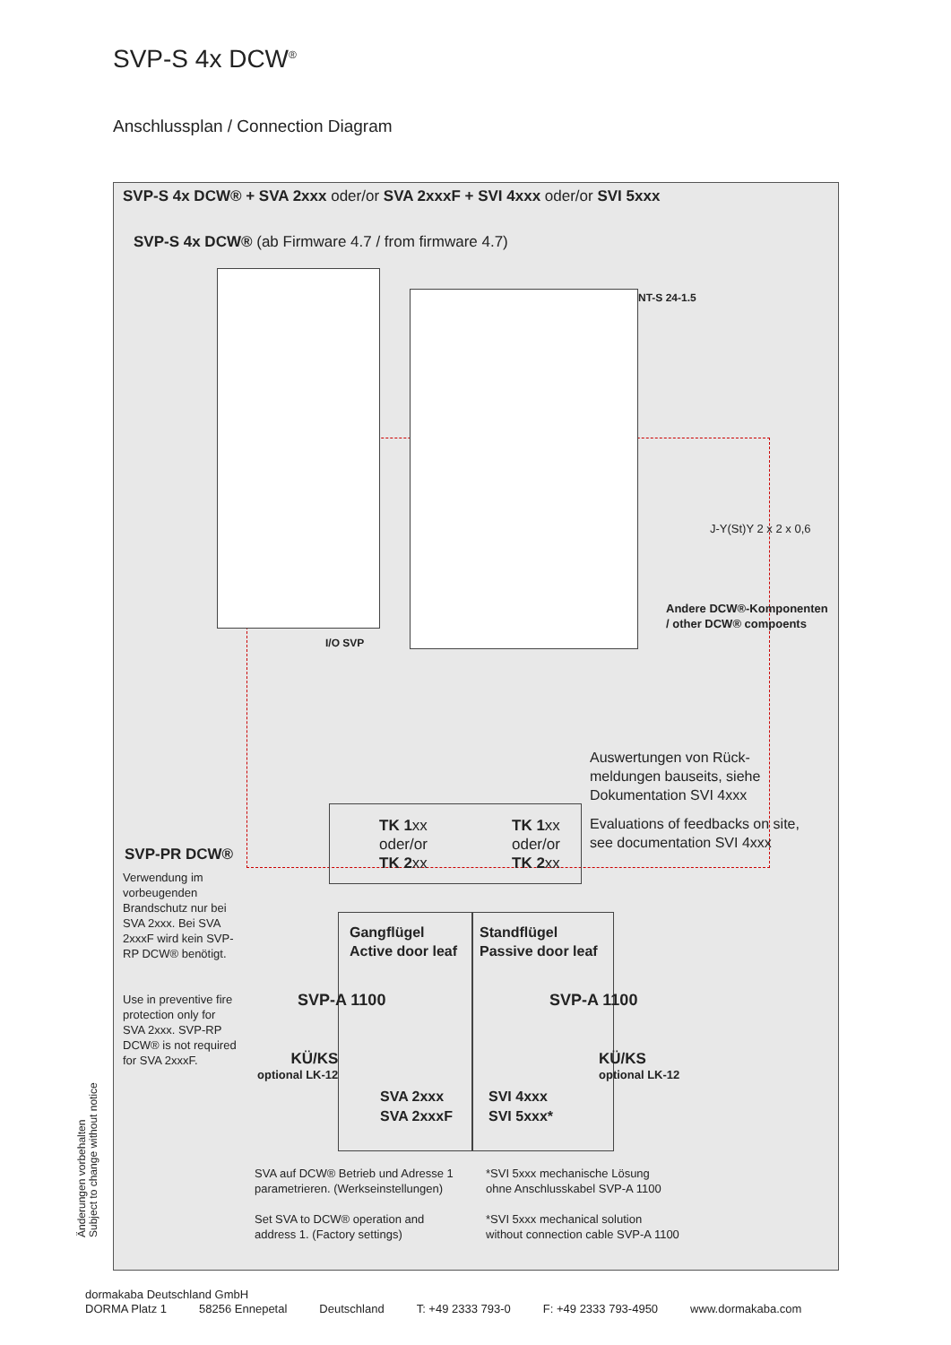SVP-S 4x DCW<sup>®</sup>
Anschlussplan / Connection Diagram
SVP-S 4x DCW® + SVA 2xxx oder/or SVA 2xxxF + SVI 4xxx oder/or SVI 5xxx
SVP-S 4x DCW® (ab Firmware 4.7 / from firmware 4.7)
I/O SVP
NT-S 24-1.5
J-Y(St)Y 2 x 2 x 0,6
Andere DCW®-Komponenten
/ other DCW® compoents
Auswertungen von Rück-
meldungen bauseits, siehe
Dokumentation SVI 4xxx
Evaluations of feedbacks on site,
see documentation SVI 4xxx
TK 1xx
oder/or
TK 2xx
TK 1xx
oder/or
TK 2xx
SVP-PR DCW®
Verwendung im vorbeugenden Brandschutz nur bei SVA 2xxx. Bei SVA 2xxxF wird kein SVP-RP DCW® benötigt.
Use in preventive fire protection only for SVA 2xxx. SVP-RP DCW® is not required for SVA 2xxxF.
Gangflügel
Active door leaf
Standflügel
Passive door leaf
SVP-A 1100 SVP-A 1100
KÜ/KS
optional LK-12
KÜ/KS
optional LK-12
SVA 2xxx
SVA 2xxxF
SVI 4xxx
SVI 5xxx*
SVA auf DCW® Betrieb und Adresse 1
parametrieren. (Werkseinstellungen)
Set SVA to DCW® operation and
address 1. (Factory settings)
*SVI 5xxx mechanische Lösung
ohne Anschlusskabel SVP-A 1100
*SVI 5xxx mechanical solution
without connection cable SVP-A 1100
Änderungen vorbehalten
Subject to change without notice
dormakaba Deutschland GmbH
DORMA Platz 1 58256 Ennepetal Deutschland T: +49 2333 793-0 F: +49 2333 793-4950 www.dormakaba.com